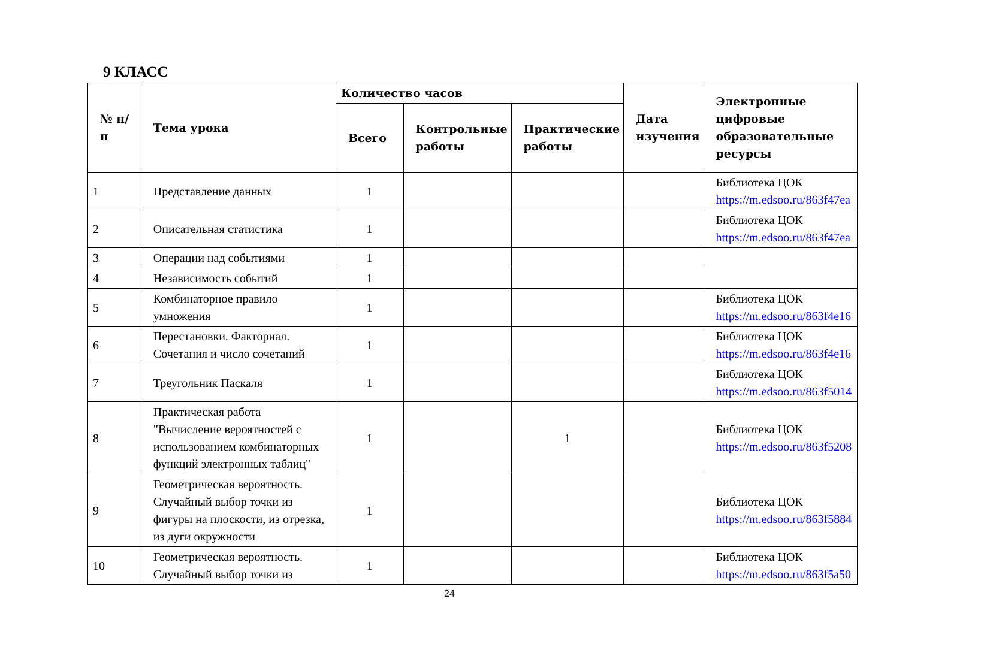9 КЛАСС
| № п/п | Тема урока | Количество часов | | | Дата изучения | Электронные цифровые образовательные ресурсы |
| --- | --- | --- | --- | --- | --- | --- |
| | | Всего | Контрольные работы | Практические работы | | |
| 1 | Представление данных | 1 | | | | Библиотека ЦОК https://m.edsoo.ru/863f47ea |
| 2 | Описательная статистика | 1 | | | | Библиотека ЦОК https://m.edsoo.ru/863f47ea |
| 3 | Операции над событиями | 1 | | | | |
| 4 | Независимость событий | 1 | | | | |
| 5 | Комбинаторное правило умножения | 1 | | | | Библиотека ЦОК https://m.edsoo.ru/863f4e16 |
| 6 | Перестановки. Факториал. Сочетания и число сочетаний | 1 | | | | Библиотека ЦОК https://m.edsoo.ru/863f4e16 |
| 7 | Треугольник Паскаля | 1 | | | | Библиотека ЦОК https://m.edsoo.ru/863f5014 |
| 8 | Практическая работа "Вычисление вероятностей с использованием комбинаторных функций электронных таблиц" | 1 | | 1 | | Библиотека ЦОК https://m.edsoo.ru/863f5208 |
| 9 | Геометрическая вероятность. Случайный выбор точки из фигуры на плоскости, из отрезка, из дуги окружности | 1 | | | | Библиотека ЦОК https://m.edsoo.ru/863f5884 |
| 10 | Геометрическая вероятность. Случайный выбор точки из | 1 | | | | Библиотека ЦОК https://m.edsoo.ru/863f5a50 |
24